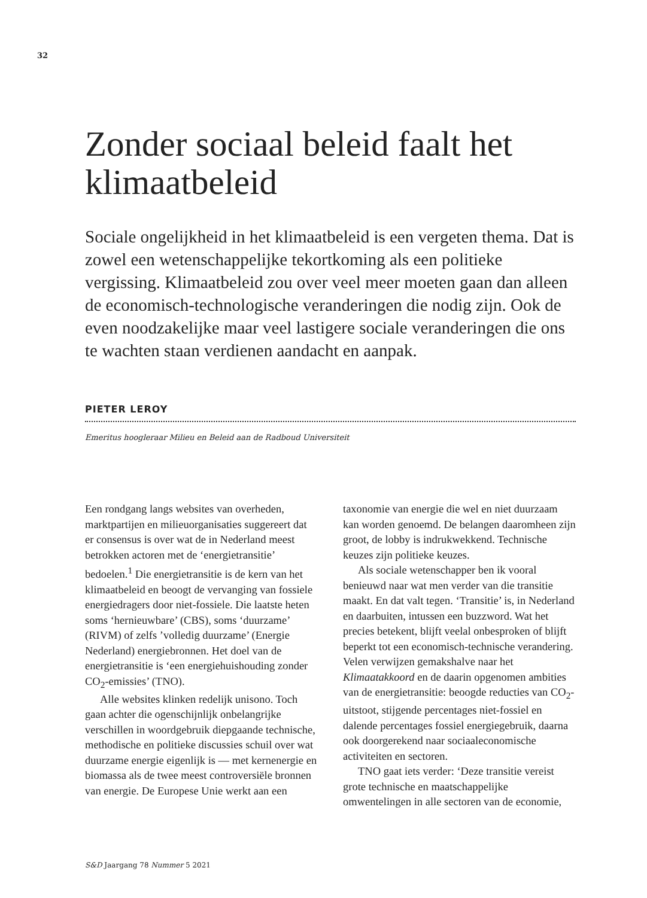32
Zonder sociaal beleid faalt het klimaatbeleid
Sociale ongelijkheid in het klimaatbeleid is een vergeten thema. Dat is zowel een wetenschappelijke tekortkoming als een politieke vergissing. Klimaatbeleid zou over veel meer moeten gaan dan alleen de economisch-technologische veranderingen die nodig zijn. Ook de even noodzakelijke maar veel lastigere sociale veranderingen die ons te wachten staan verdienen aandacht en aanpak.
PIETER LEROY
Emeritus hoogleraar Milieu en Beleid aan de Radboud Universiteit
Een rondgang langs websites van overheden, marktpartijen en milieuorganisaties suggereert dat er consensus is over wat de in Nederland meest betrokken actoren met de ‘energietransitie’ bedoelen.<sup>1</sup> Die energietransitie is de kern van het klimaatbeleid en beoogt de vervanging van fossiele energiedragers door niet-fossiele. Die laatste heten soms ‘hernieuwbare’ (CBS), soms ‘duurzame’ (RIVM) of zelfs ’volledig duurzame’ (Energie Nederland) energiebronnen. Het doel van de energietransitie is ‘een energiehuishouding zonder CO<sub>2</sub>-emissies’ (TNO).
Alle websites klinken redelijk unisono. Toch gaan achter die ogenschijnlijk onbelangrijke verschillen in woordgebruik diepgaande technische, methodische en politieke discussies schuil over wat duurzame energie eigenlijk is — met kernenergie en biomassa als de twee meest controversiële bronnen van energie. De Europese Unie werkt aan een taxonomie van energie die wel en niet duurzaam kan worden genoemd. De belangen daaromheen zijn groot, de lobby is indrukwekkend. Technische keuzes zijn politieke keuzes.
Als sociale wetenschapper ben ik vooral benieuwd naar wat men verder van die transitie maakt. En dat valt tegen. ‘Transitie’ is, in Nederland en daarbuiten, intussen een buzzword. Wat het precies betekent, blijft veelal onbesproken of blijft beperkt tot een economisch-technische verandering. Velen verwijzen gemakshalve naar het Klimaatakkoord en de daarin opgenomen ambities van de energietransitie: beoogde reducties van CO<sub>2</sub>-uitstoot, stijgende percentages niet-fossiel en dalende percentages fossiel energiegebruik, daarna ook doorgerekend naar sociaaleconomische activiteiten en sectoren.
TNO gaat iets verder: ‘Deze transitie vereist grote technische en maatschappelijke omwentelingen in alle sectoren van de economie,
S&D Jaargang 78 Nummer 5 2021